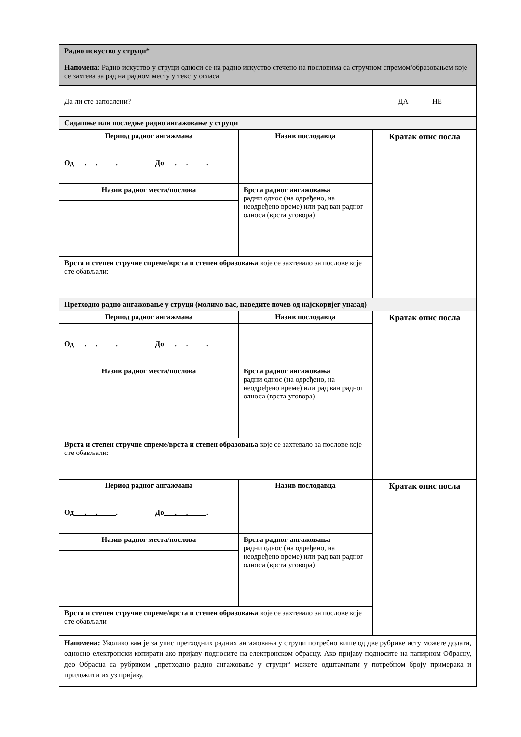| Радно искуство у струци* Напомена : Радно искуство у струци односи се на радно искуство стечено на пословима са стручном спремом/образовањем које се захтева за рад на радном месту у тексту огласа | | | |
| Да ли сте запослени? ДА НЕ | | | |
| Садашње или последње радно ангажовање у струци | | | |
| Период радног ангажмана | | Назив послодавца | Кратак опис посла |
| Од . . . | До . . . | | |
| Назив радног места/послова | | Врста радног ангажовања радни однос (на одређено, на неодређено време) или рад ван радног односа (врста уговора) | |
| Врста и степен стручне спреме / врста и степен образовања које се захтевало за послове које сте обављали: | | | |
| Претходно радно ангажовање у струци (молимо вас, наведите почев од најскоријег уназад) | | | |
| Период радног ангажмана | | Назив послодавца | Кратак опис посла |
| Од . . . | До . . . | | |
| Назив радног места/послова | | Врста радног ангажовања радни однос (на одређено, на неодређено време) или рад ван радног односа (врста уговора) | |
| Врста и степен стручне спреме / врста и степен образовања које се захтевало за послове које сте обављали: | | | |
| Период радног ангажмана | | Назив послодавца | Кратак опис посла |
| Од . . . | До . . . | | |
| Назив радног места/послова | | Врста радног ангажовања радни однос (на одређено, на неодређено време) или рад ван радног односа (врста уговора) | |
| Врста и степен стручне спреме / врста и степен образовања које се захтевало за послове које сте обављали | | | |
| Напомена: Уколико вам је за упис претходних радних ангажовања у струци потребно више од две рубрике исту можете додати, односно електронски копирати ако пријаву подносите на електронском обрасцу. Ако пријаву подносите на папирном Обрасцу, део Обрасца са рубриком „претходно радно ангажовање у струци“ можете одштампати у потребном броју примерака и приложити их уз пријаву. | | | |